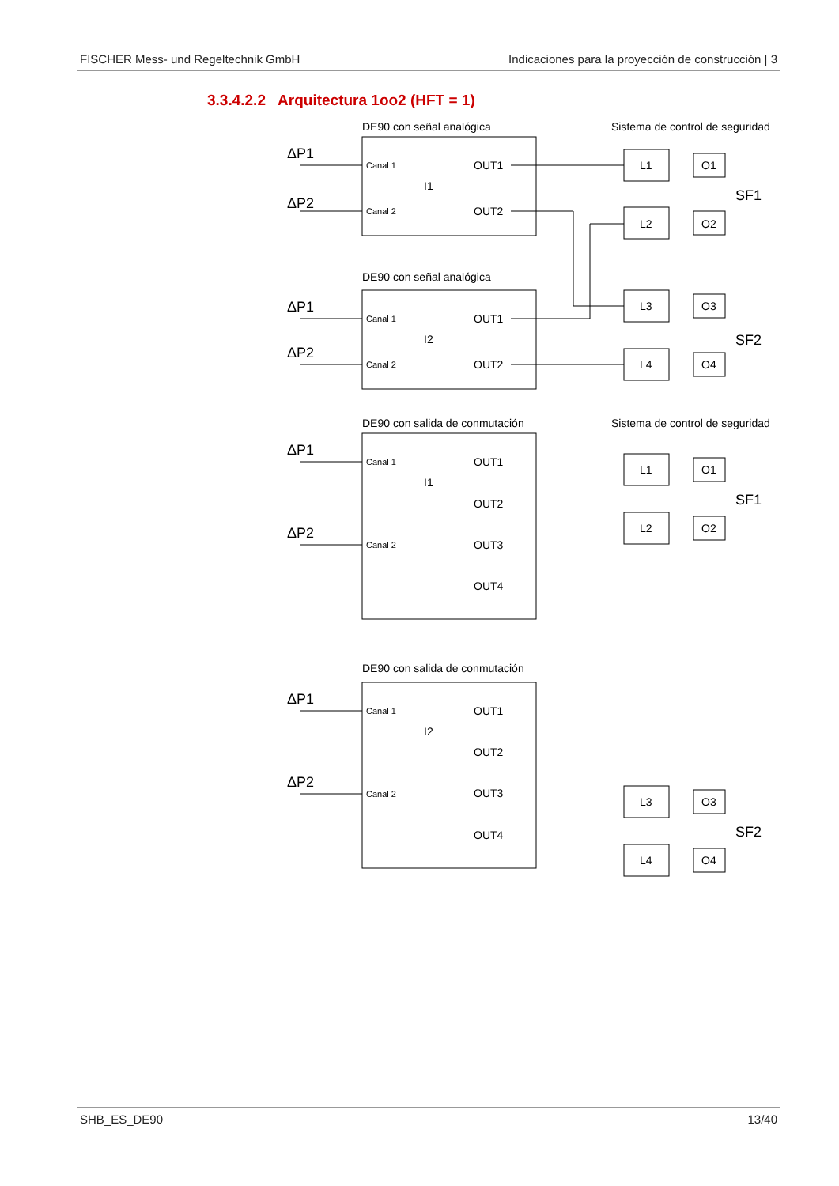FISCHER Mess- und Regeltechnik GmbH Indicaciones para la proyección de construcción | 3
3.3.4.2.2 Arquitectura 1oo2 (HFT = 1)
DE90 con señal analógica
Sistema de control de seguridad
DE90 con señal analógica
DE90 con salida de conmutación
Sistema de control de seguridad
DE90 con salida de conmutación
ΔP1
ΔP2
ΔP1
ΔP2
ΔP1
ΔP2
ΔP1
ΔP2
SF1
SF2
SF1
SF2
Canal 1
Canal 2
Canal 1
Canal 2
Canal 1
Canal 2
Canal 1
Canal 2
I1
I2
I1
I2
OUT1
OUT2
OUT1
OUT2
OUT1
OUT2
OUT3
OUT4
OUT1
OUT2
OUT3
OUT4
L1
L2
L3
L4
L1
L2
L3
L4
O1
O2
O3
O4
O1
O2
O3
O4
SHB_ES_DE90 13/40